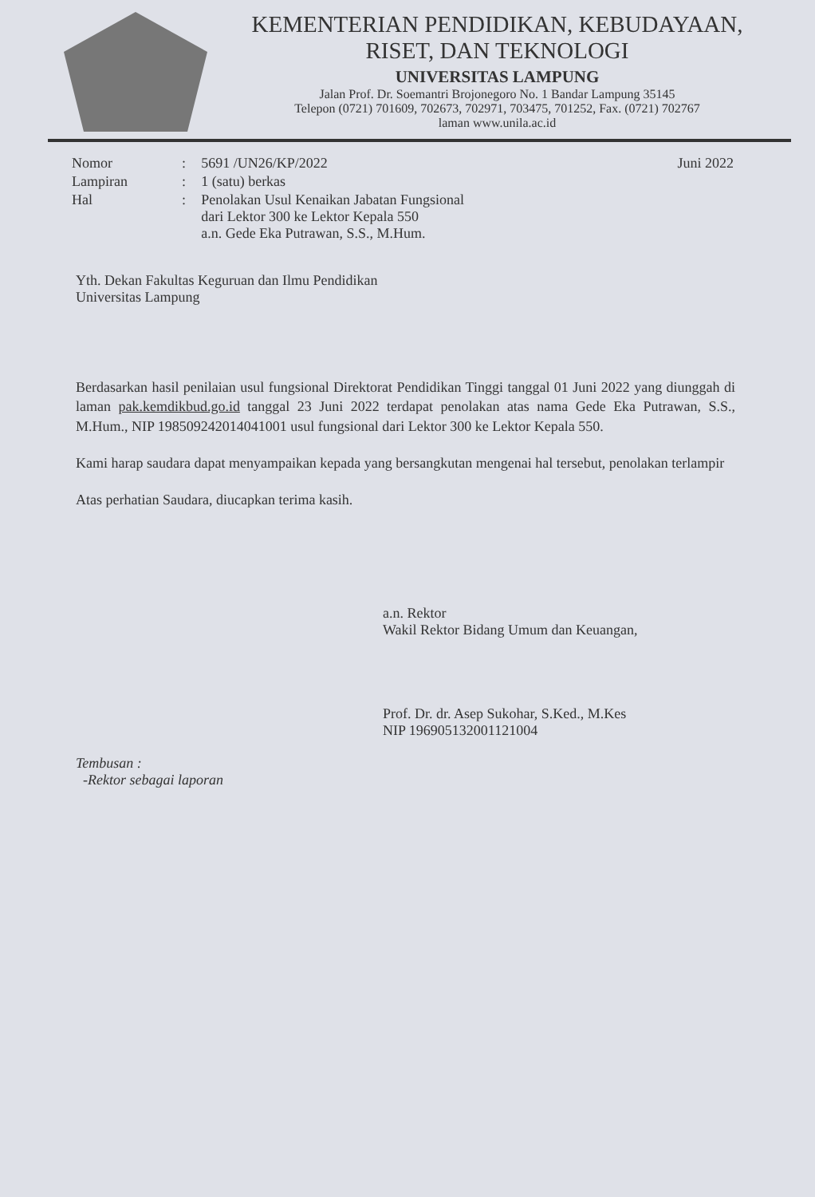KEMENTERIAN PENDIDIKAN, KEBUDAYAAN,
RISET, DAN TEKNOLOGI
UNIVERSITAS LAMPUNG
Jalan Prof. Dr. Soemantri Brojonegoro No. 1 Bandar Lampung 35145
Telepon (0721) 701609, 702673, 702971, 703475, 701252, Fax. (0721) 702767
laman www.unila.ac.id
| Nomor | : | 5691 /UN26/KP/2022 | Juni 2022 |
| Lampiran | : | 1 (satu) berkas | |
| Hal | : | Penolakan Usul Kenaikan Jabatan Fungsional dari Lektor 300 ke Lektor Kepala 550 a.n. Gede Eka Putrawan, S.S., M.Hum. | |
Yth. Dekan Fakultas Keguruan dan Ilmu Pendidikan
Universitas Lampung
Berdasarkan hasil penilaian usul fungsional Direktorat Pendidikan Tinggi tanggal 01 Juni 2022 yang diunggah di laman pak.kemdikbud.go.id tanggal 23 Juni 2022 terdapat penolakan atas nama Gede Eka Putrawan, S.S., M.Hum., NIP 198509242014041001 usul fungsional dari Lektor 300 ke Lektor Kepala 550.
Kami harap saudara dapat menyampaikan kepada yang bersangkutan mengenai hal tersebut, penolakan terlampir
Atas perhatian Saudara, diucapkan terima kasih.
a.n. Rektor
Wakil Rektor Bidang Umum dan Keuangan,
Prof. Dr. dr. Asep Sukohar, S.Ked., M.Kes
NIP 196905132001121004
Tembusan :
-Rektor sebagai laporan